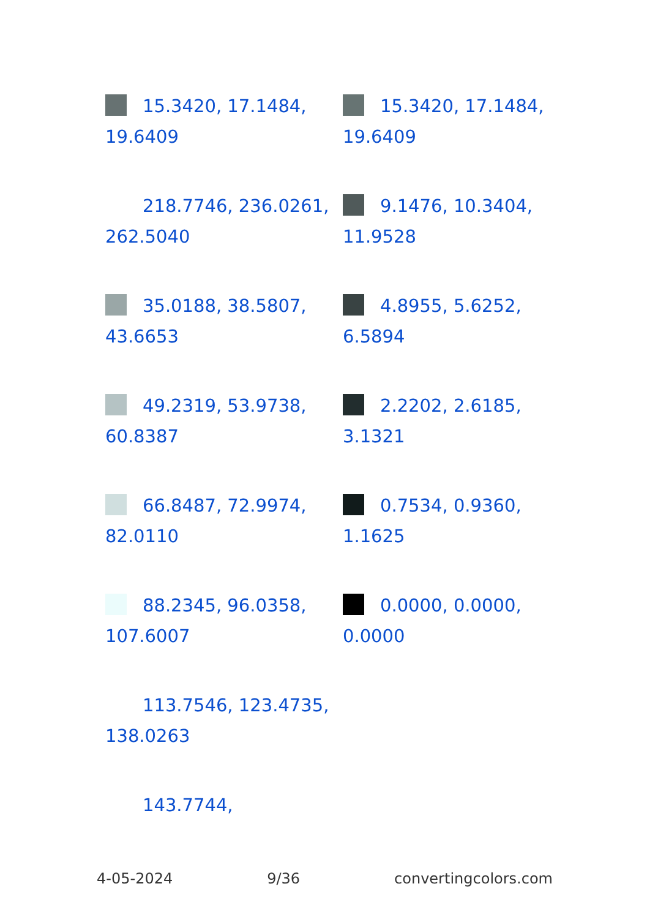15.3420, 17.1484, 19.6409
15.3420, 17.1484, 19.6409
218.7746, 236.0261, 262.5040
9.1476, 10.3404, 11.9528
35.0188, 38.5807, 43.6653
4.8955, 5.6252, 6.5894
49.2319, 53.9738, 60.8387
2.2202, 2.6185, 3.1321
66.8487, 72.9974, 82.0110
0.7534, 0.9360, 1.1625
88.2345, 96.0358, 107.6007
0.0000, 0.0000, 0.0000
113.7546, 123.4735, 138.0263
143.7744,
4-05-2024 9/36 convertingcolors.com